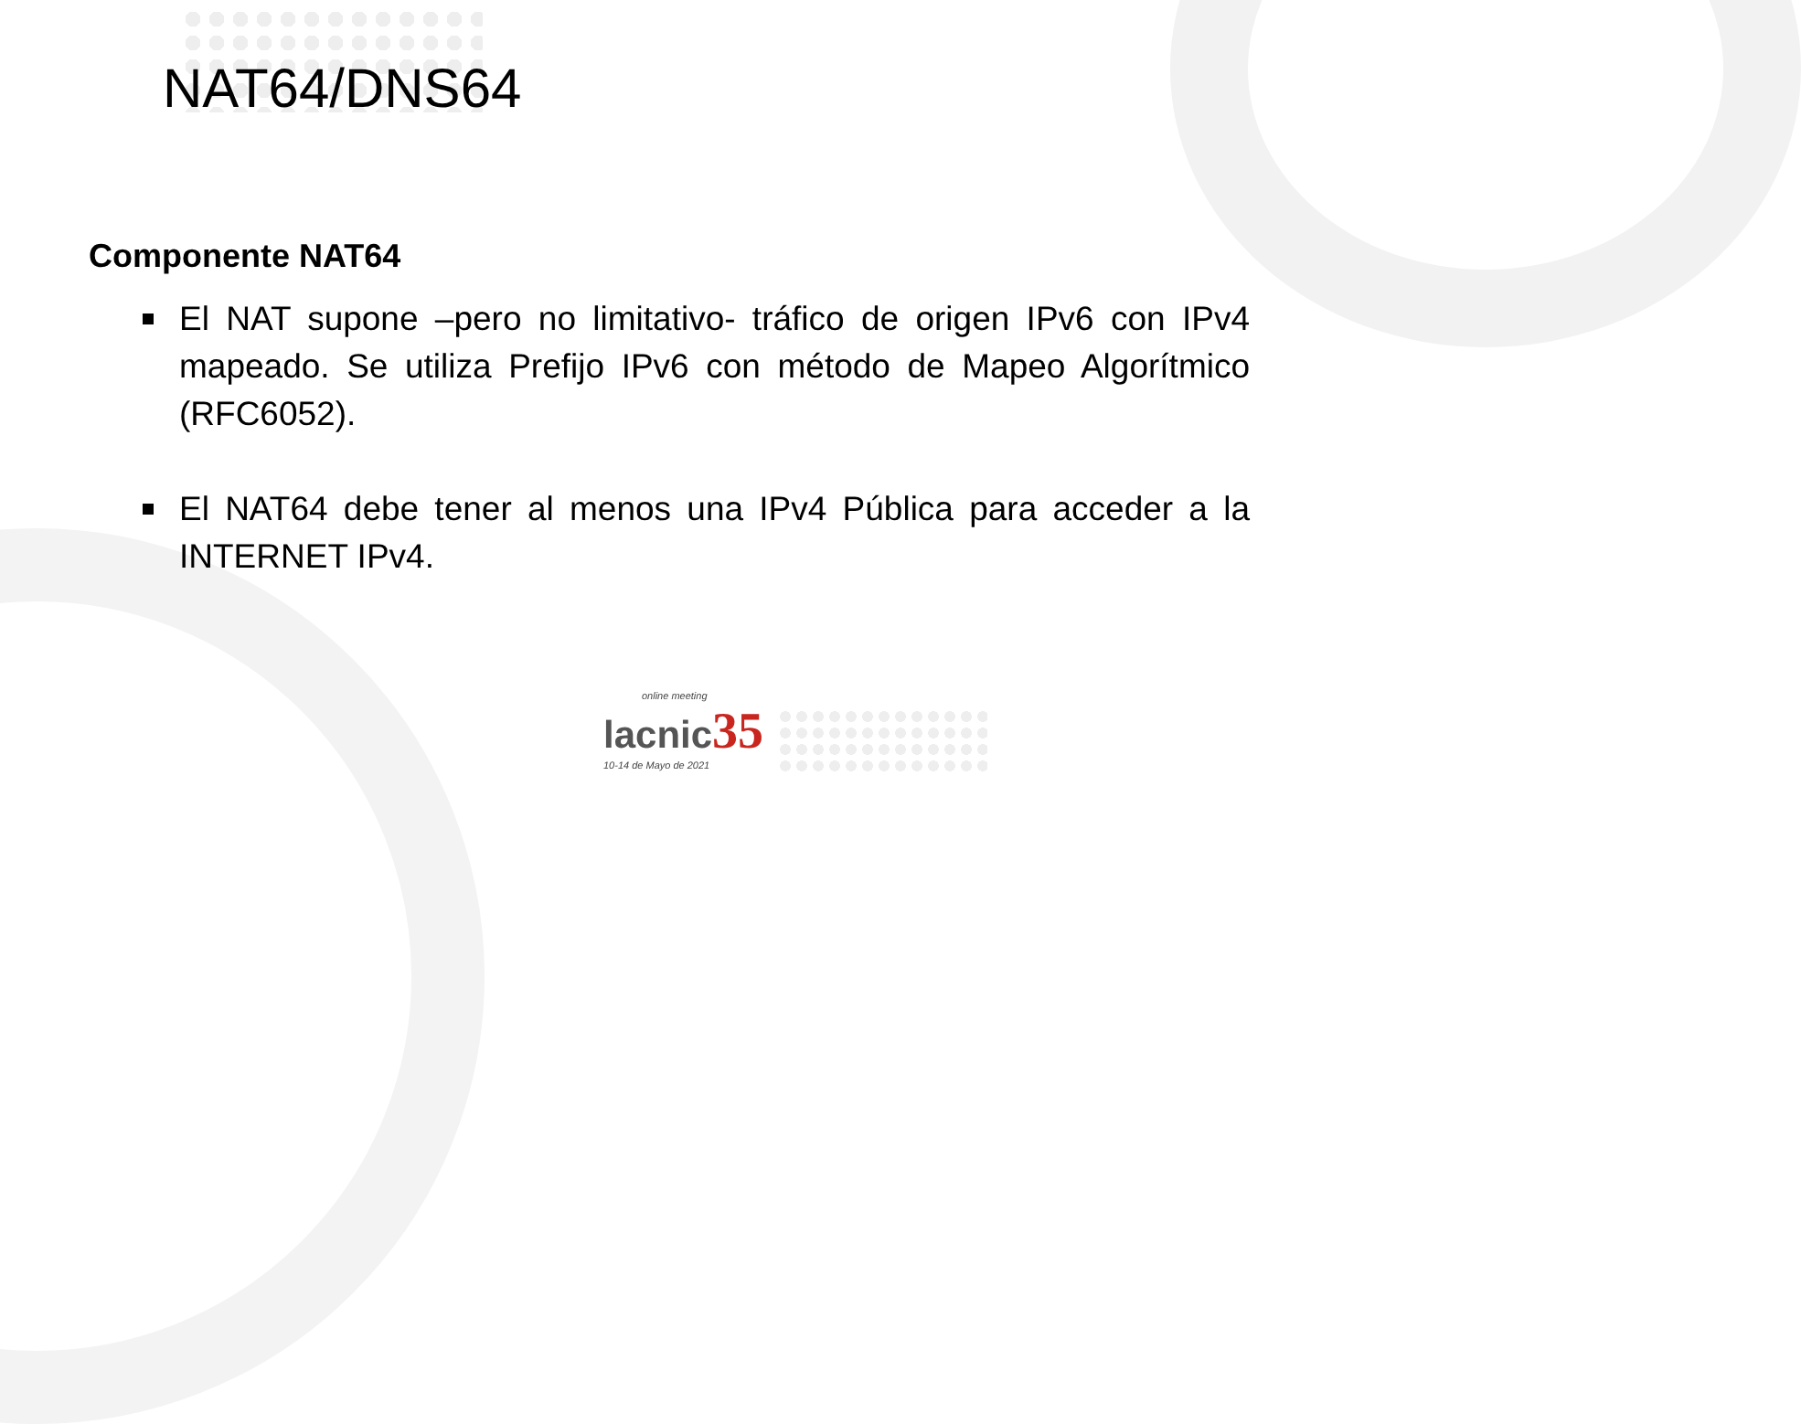NAT64/DNS64
Componente NAT64
El NAT supone –pero no limitativo- tráfico de origen IPv6 con IPv4 mapeado. Se utiliza Prefijo IPv6 con método de Mapeo Algorítmico (RFC6052).
El NAT64 debe tener al menos una IPv4 Pública para acceder a la INTERNET IPv4.
online meeting
lacnic 35
10-14 de Mayo de 2021